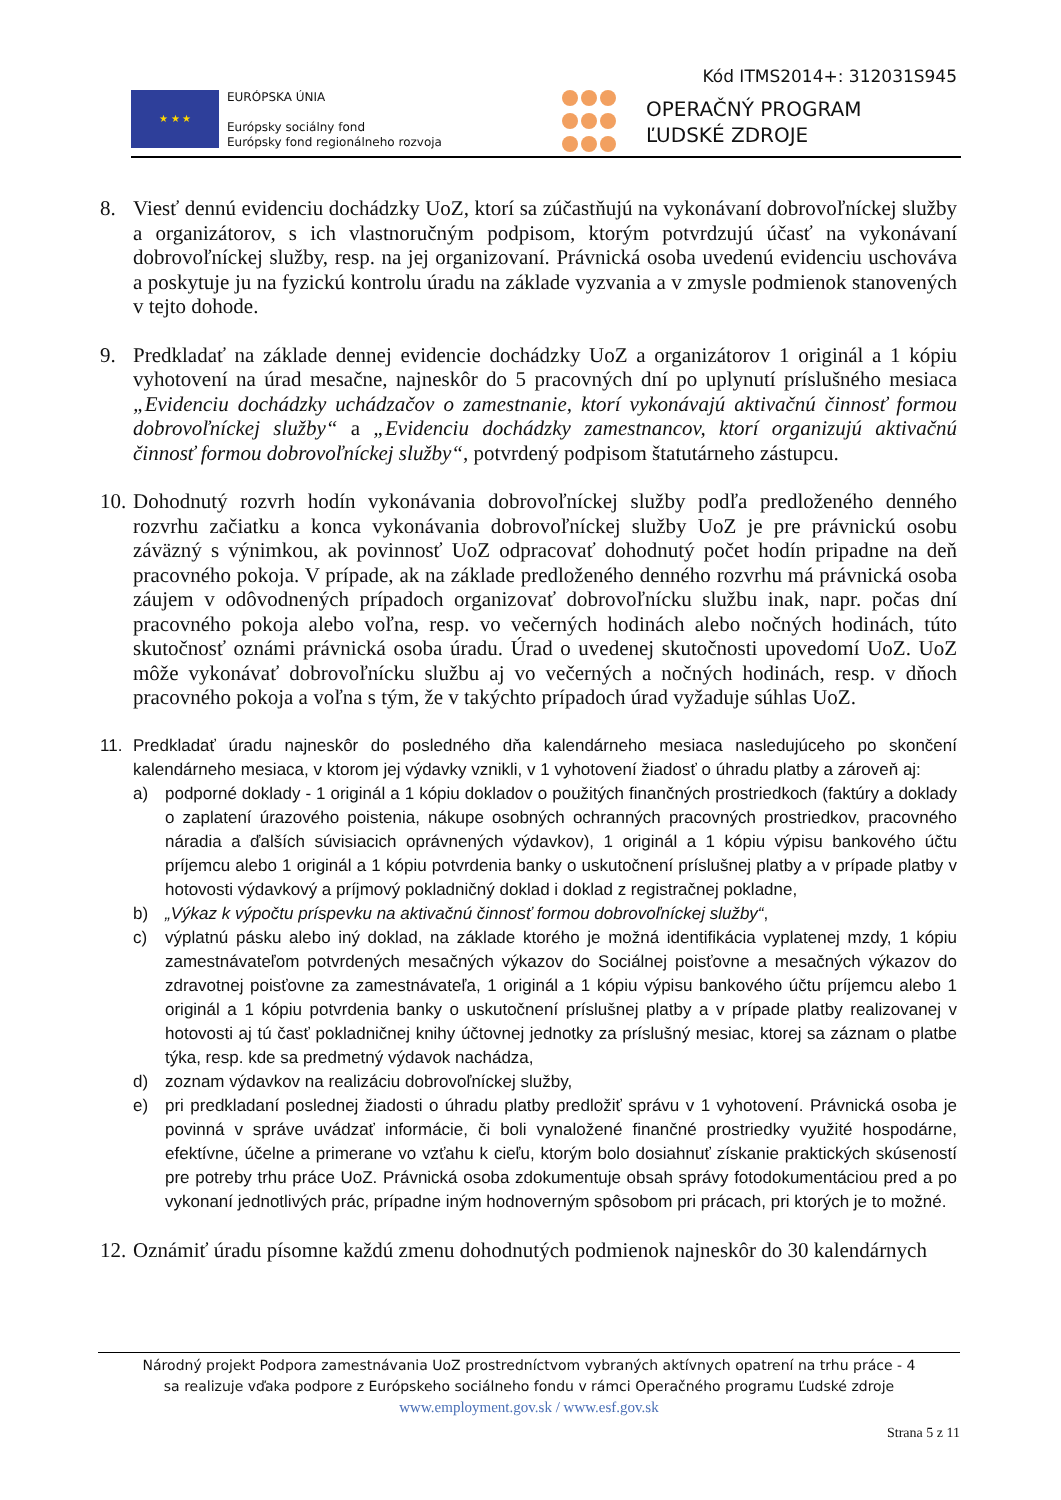Kód ITMS2014+: 312031S945
★ ★ ★
EURÓPSKA ÚNIA
Európsky sociálny fond
Európsky fond regionálneho rozvoja
OPERAČNÝ PROGRAM
ĽUDSKÉ ZDROJE
8. Viesť dennú evidenciu dochádzky UoZ, ktorí sa zúčastňujú na vykonávaní dobrovoľníckej služby a organizátorov, s ich vlastnoručným podpisom, ktorým potvrdzujú účasť na vykonávaní dobrovoľníckej služby, resp. na jej organizovaní. Právnická osoba uvedenú evidenciu uschováva a poskytuje ju na fyzickú kontrolu úradu na základe vyzvania a v zmysle podmienok stanovených v tejto dohode.
9. Predkladať na základe dennej evidencie dochádzky UoZ a organizátorov 1 originál a 1 kópiu vyhotovení na úrad mesačne, najneskôr do 5 pracovných dní po uplynutí príslušného mesiaca „Evidenciu dochádzky uchádzačov o zamestnanie, ktorí vykonávajú aktivačnú činnosť formou dobrovoľníckej služby“ a „Evidenciu dochádzky zamestnancov, ktorí organizujú aktivačnú činnosť formou dobrovoľníckej služby“, potvrdený podpisom štatutárneho zástupcu.
10.
Dohodnutý rozvrh hodín vykonávania dobrovoľníckej služby podľa predloženého denného rozvrhu začiatku a konca vykonávania dobrovoľníckej služby UoZ je pre právnickú osobu záväzný s výnimkou, ak povinnosť UoZ odpracovať dohodnutý počet hodín pripadne na deň pracovného pokoja. V prípade, ak na základe predloženého denného rozvrhu má právnická osoba záujem v odôvodnených prípadoch organizovať dobrovoľnícku službu inak, napr. počas dní pracovného pokoja alebo voľna, resp. vo večerných hodinách alebo nočných hodinách, túto skutočnosť oznámi právnická osoba úradu. Úrad o uvedenej skutočnosti upovedomí UoZ. UoZ môže vykonávať dobrovoľnícku službu aj vo večerných a nočných hodinách, resp. v dňoch pracovného pokoja a voľna s tým, že v takýchto prípadoch úrad vyžaduje súhlas UoZ.
11. Predkladať úradu najneskôr do posledného dňa kalendárneho mesiaca nasledujúceho po skončení kalendárneho mesiaca, v ktorom jej výdavky vznikli, v 1 vyhotovení žiadosť o úhradu platby a zároveň aj:
a) podporné doklady - 1 originál a 1 kópiu dokladov o použitých finančných prostriedkoch (faktúry a doklady o zaplatení úrazového poistenia, nákupe osobných ochranných pracovných prostriedkov, pracovného náradia a ďalších súvisiacich oprávnených výdavkov), 1 originál a 1 kópiu výpisu bankového účtu príjemcu alebo 1 originál a 1 kópiu potvrdenia banky o uskutočnení príslušnej platby a v prípade platby v hotovosti výdavkový a príjmový pokladničný doklad i doklad z registračnej pokladne,
b) „Výkaz k výpočtu príspevku na aktivačnú činnosť formou dobrovoľníckej služby“,
c) výplatnú pásku alebo iný doklad, na základe ktorého je možná identifikácia vyplatenej mzdy, 1 kópiu zamestnávateľom potvrdených mesačných výkazov do Sociálnej poisťovne a mesačných výkazov do zdravotnej poisťovne za zamestnávateľa, 1 originál a 1 kópiu výpisu bankového účtu príjemcu alebo 1 originál a 1 kópiu potvrdenia banky o uskutočnení príslušnej platby a v prípade platby realizovanej v hotovosti aj tú časť pokladničnej knihy účtovnej jednotky za príslušný mesiac, ktorej sa záznam o platbe týka, resp. kde sa predmetný výdavok nachádza,
d) zoznam výdavkov na realizáciu dobrovoľníckej služby,
e) pri predkladaní poslednej žiadosti o úhradu platby predložiť správu v 1 vyhotovení. Právnická osoba je povinná v správe uvádzať informácie, či boli vynaložené finančné prostriedky využité hospodárne, efektívne, účelne a primerane vo vzťahu k cieľu, ktorým bolo dosiahnuť získanie praktických skúseností pre potreby trhu práce UoZ. Právnická osoba zdokumentuje obsah správy fotodokumentáciou pred a po vykonaní jednotlivých prác, prípadne iným hodnoverným spôsobom pri prácach, pri ktorých je to možné.
12.
Oznámiť úradu písomne každú zmenu dohodnutých podmienok najneskôr do 30 kalendárnych
Národný projekt Podpora zamestnávania UoZ prostredníctvom vybraných aktívnych opatrení na trhu práce - 4
sa realizuje vďaka podpore z Európskeho sociálneho fondu v rámci Operačného programu Ľudské zdroje
www.employment.gov.sk / www.esf.gov.sk
Strana 5 z 11